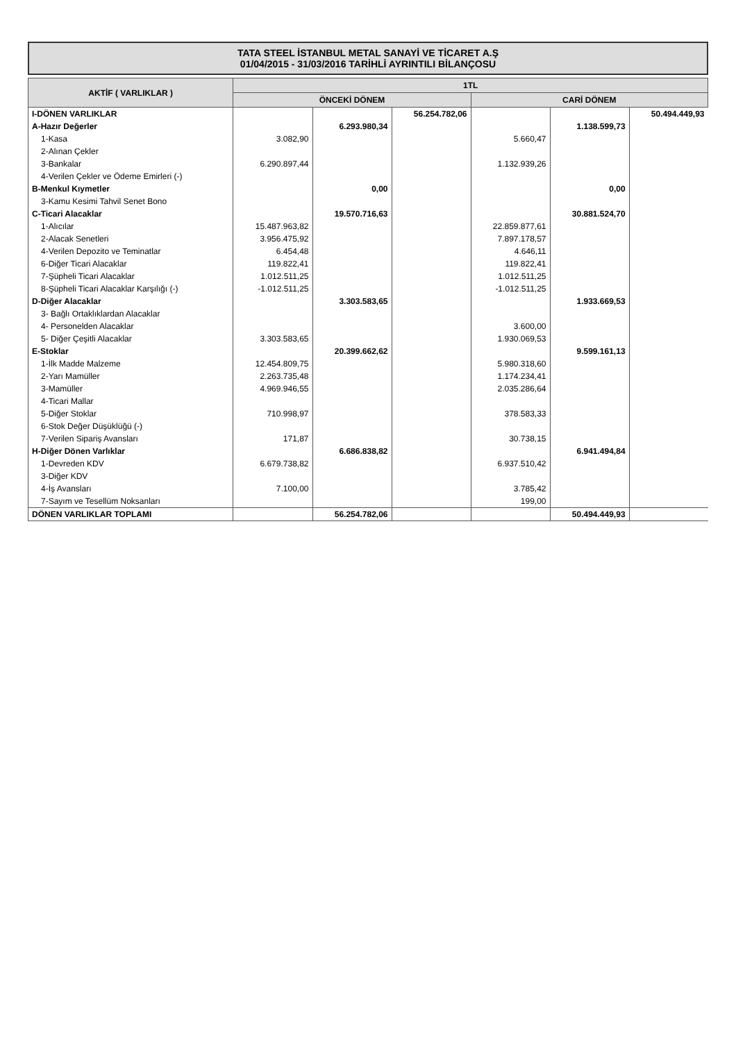TATA STEEL İSTANBUL METAL SANAYİ VE TİCARET A.Ş
01/04/2015 - 31/03/2016 TARİHLİ AYRINTILI BİLANÇOSU
| AKTİF ( VARLIKLAR ) | 1TL | | | | | |
| --- | --- | --- | --- | --- | --- | --- |
| | ÖNCEKİ DÖNEM | | | CARİ DÖNEM | | |
| I-DÖNEN VARLIKLAR | | | 56.254.782,06 | | | 50.494.449,93 |
| A-Hazır Değerler | | 6.293.980,34 | | | 1.138.599,73 | |
| 1-Kasa | 3.082,90 | | | 5.660,47 | | |
| 2-Alınan Çekler | | | | | | |
| 3-Bankalar | 6.290.897,44 | | | 1.132.939,26 | | |
| 4-Verilen Çekler ve Ödeme Emirleri (-) | | | | | | |
| B-Menkul Kıymetler | | 0,00 | | | 0,00 | |
| 3-Kamu Kesimi Tahvil Senet Bono | | | | | | |
| C-Ticari Alacaklar | | 19.570.716,63 | | | 30.881.524,70 | |
| 1-Alıcılar | 15.487.963,82 | | | 22.859.877,61 | | |
| 2-Alacak Senetleri | 3.956.475,92 | | | 7.897.178,57 | | |
| 4-Verilen Depozito ve Teminatlar | 6.454,48 | | | 4.646,11 | | |
| 6-Diğer Ticari Alacaklar | 119.822,41 | | | 119.822,41 | | |
| 7-Şüpheli Ticari Alacaklar | 1.012.511,25 | | | 1.012.511,25 | | |
| 8-Şüpheli Ticari Alacaklar Karşılığı (-) | -1.012.511,25 | | | -1.012.511,25 | | |
| D-Diğer Alacaklar | | 3.303.583,65 | | | 1.933.669,53 | |
| 3- Bağlı Ortaklıklardan Alacaklar | | | | | | |
| 4- Personelden Alacaklar | | | | 3.600,00 | | |
| 5- Diğer Çeşitli Alacaklar | 3.303.583,65 | | | 1.930.069,53 | | |
| E-Stoklar | | 20.399.662,62 | | | 9.599.161,13 | |
| 1-İlk Madde Malzeme | 12.454.809,75 | | | 5.980.318,60 | | |
| 2-Yarı Mamüller | 2.263.735,48 | | | 1.174.234,41 | | |
| 3-Mamüller | 4.969.946,55 | | | 2.035.286,64 | | |
| 4-Ticari Mallar | | | | | | |
| 5-Diğer Stoklar | 710.998,97 | | | 378.583,33 | | |
| 6-Stok Değer Düşüklüğü (-) | | | | | | |
| 7-Verilen Sipariş Avansları | 171,87 | | | 30.738,15 | | |
| H-Diğer Dönen Varlıklar | | 6.686.838,82 | | | 6.941.494,84 | |
| 1-Devreden KDV | 6.679.738,82 | | | 6.937.510,42 | | |
| 3-Diğer KDV | | | | | | |
| 4-İş Avansları | 7.100,00 | | | 3.785,42 | | |
| 7-Sayım ve Tesellüm Noksanları | | | | 199,00 | | |
| DÖNEN VARLIKLAR TOPLAMI | | 56.254.782,06 | | | 50.494.449,93 | |